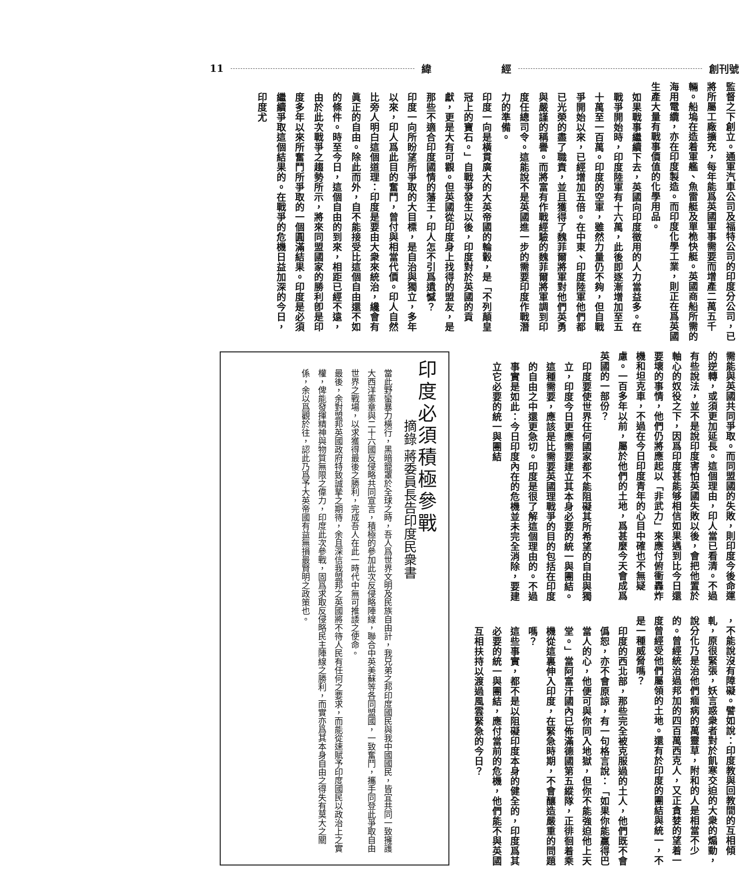創刊號 經 緯 11
監督之下創立。通軍汽車公司及福特公司的印度分公司，已將所屬工廠擴充，每年能爲英國軍事需要而增產二萬五千輛。船塢在造着軍艦、魚雷艇及單桅快艇。英國商船所需的海用電纜，亦在印度製造。而印度化學工業，則正在爲英國生產大量有戰事價值的化學用品。
如果戰事繼續下去，英國向印度徵用的人力當益多。在戰爭開始時，印度陸軍有十六萬，此後即逐漸增加至五十萬至一百萬。印度的空軍，雖然力量仍不夠，但自戰爭開始以來，已經增加五倍。在中東、印度陸軍他們都已光榮的盡了職責，並且獲得了魏菲爾將軍對他們英勇與嚴謹的稱譽。而將富有作戰經驗的魏菲爾將軍調到印度任總司令。這能說不是英國進一步的需要印度作戰潛力的準備。
印度一向是橫貫廣大的大英帝國的輪轂，是「不列顛皇冠上的寶石。」自戰爭發生以後，印度對於英國的貢獻，更是大有可觀。但英國從印度身上找得的盟友，是那些不適合印度國情的藩王，印人怎不引爲遺憾？
印度一向所盼望所爭取的大目標，是自治與獨立，多年以來，印人爲此目的奮鬥，曾付與相當代價。印人自然比旁人明白這個道理：印度是要由大衆來統治，纔會有眞正的自由。除此而外，自不能接受比這個自由還不如的條件。時至今日，這個自由的到來，相距已經不遠，由於此次戰爭之趨勢所示，將來同盟國家的勝利卽是印度多年以來所奮鬥所爭取的一個圓滿結果。印度是必須繼續爭取這個結果的。在戰爭的危機日益加深的今日，印度尤
需能與英國共同爭取。而同盟國的失敗，則印度今後命運的逆轉，或須更加延長。這個理由，印人當已看清。不過有些說法，並不是說印度害怕英國失敗以後，會把他置於軸心的奴役之下，因爲印度甚能够相信如果遇到比今日還要壞的事情，他們仍將應起以「非武力」來應付俯衝轟炸機和坦克車，不過在今日印度青年的心目中確也不無疑慮。一百多年以前，屬於他們的土地，爲甚麼今天會成爲英國的一部份？
印度要使世界任何國家都不能阻礙其所希望的自由與獨立，印度今日更應需要建立其本身必要的統一與團結。這種需要，應該是比需要英國理戰爭的目的包括在印度的自由之中還更急切。印度是很了解這個理由的。不過事實是如此：今日印度內在的危機並未完全消除，要建立它必要的統一與團結
，不能說沒有障礙。譬如說：印度教與回教間的互相傾軋，原很緊張，妖言惑衆者對於飢寒交迫的大衆的煽動，說分化乃是治他們痼病的萬靈草，附和的人是相當不少的。曾經統治過邦加的四百萬西克人，又正貪婪的望着一度曾經受他們屬領的土地。還有於印度的團結與統一，不是一種威脅嗎？
印度的西北部，那些完全被克服過的土人，他們既不會僞恕，亦不會原諒，有一句格言說：「如果你能贏得巴當人的心，他便可與你同入地獄，但你不能強迫他上天堂。」當阿富汗國內已佈滿德國第五縱隊，正徘徊着乘機從這裏伸入印度，在緊急時期，不會釀造嚴重的問題嗎？
這些事實，都不是以阻礙印度本身的健全的，印度爲其必要的統一與團結，應付當前的危機，他們能不與英國互相扶持以渡過風雲緊急的今日？
印度必須積極參戰
摘錄 蔣委員長告印度民衆書
當此野蠻暴力橫行，黑暗籠罩於全球之時，吾人爲世界文明及民族自由計，我兄弟之邦印度國民與我中國國民，皆宜共同一致擁護大西洋憲章與二十六國反侵略共同宣言，積極的參加此次反侵略陣線，聯合中英美蘇等各同盟國，一致奮鬥，攜手同登此爭取自由世界之戰場，以求獲得最後之勝利，完成吾人在此一時代中無可推諉之使命。
最後，余對盟邦英國政府特致誠摯之期待，余且深信我盟邦之英國將不待人民有任何之要求，而能從速賦予印度國民以政治上之實權，俾能發揮精神與物質無限之偉力，印度此次參戰，固爲求取反侵略民主陣線之勝利，而實亦爲其本身自由之得失有莫大之關係，余以爲觀於往，認此乃爲予大英帝國有益無損最賢明之政策也。